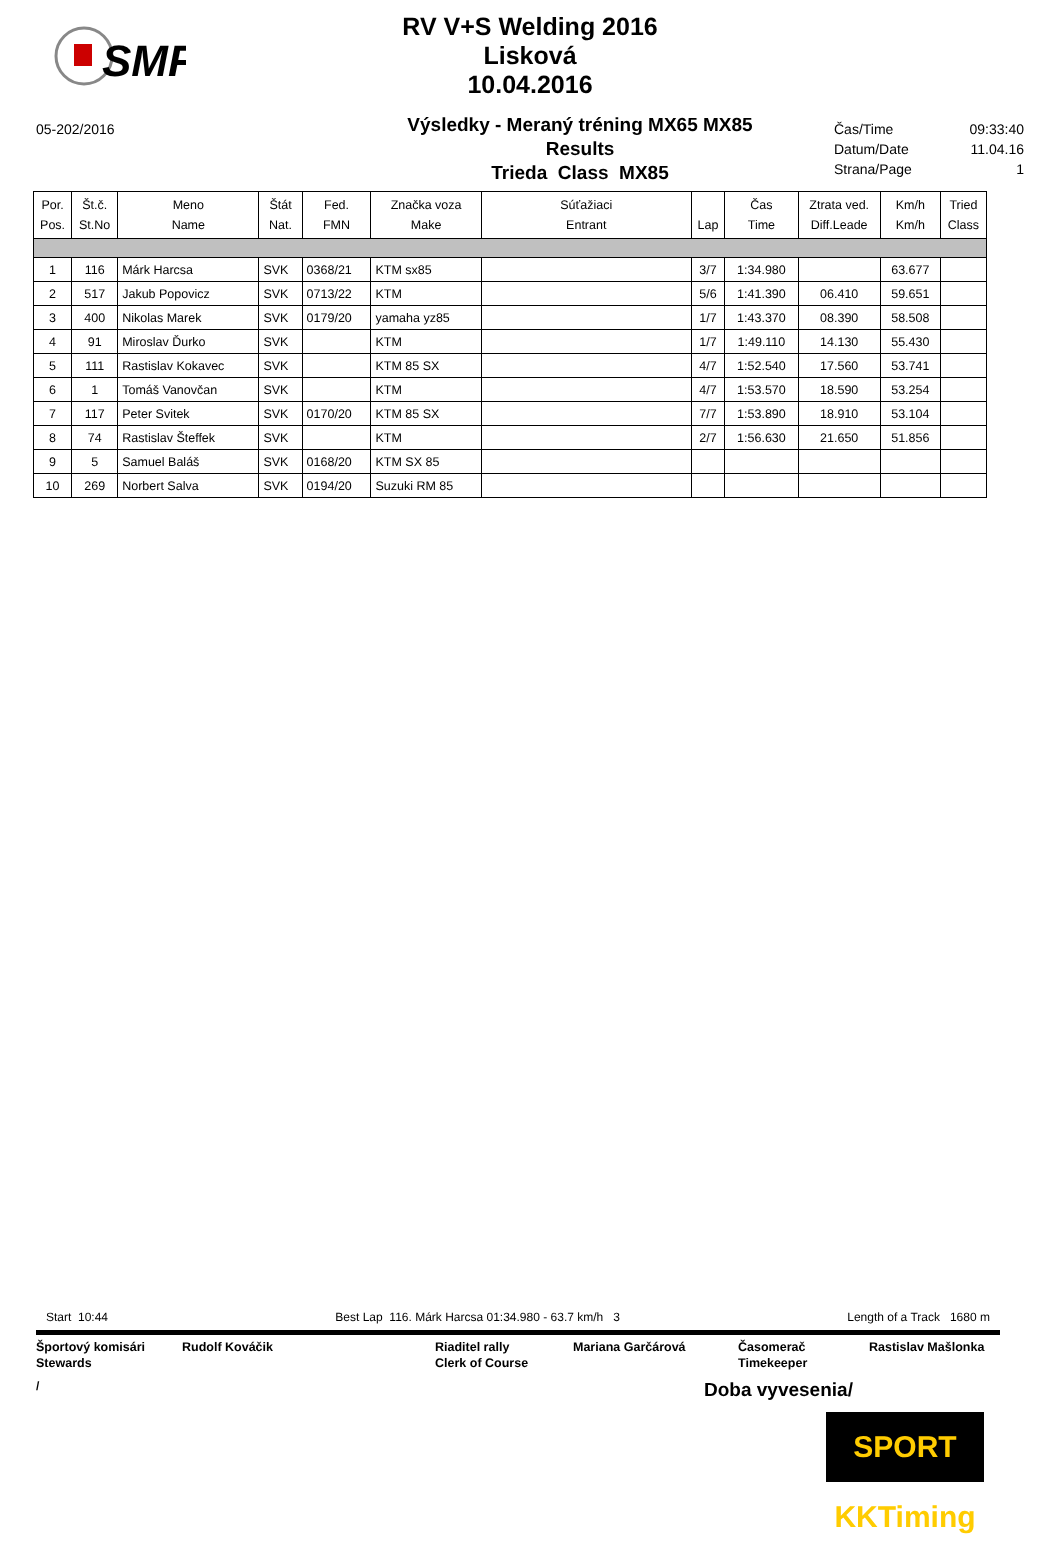SMF
RV V+S Welding 2016
Lisková
10.04.2016
05-202/2016
Výsledky - Meraný tréning MX65 MX85
Results
Trieda Class MX85
Čas/Time 09:33:40
Datum/Date 11.04.16
Strana/Page 1
| Por. Pos. | Št.č. St.No | Meno Name | Štát Nat. | Fed. FMN | Značka voza Make | Súťažiaci Entrant | Lap | Čas Time | Ztrata ved. Diff.Leade | Km/h Km/h | Tried Class |
| --- | --- | --- | --- | --- | --- | --- | --- | --- | --- | --- | --- |
| 1 | 116 | Márk Harcsa | SVK | 0368/21 | KTM sx85 | | 3/7 | 1:34.980 | | 63.677 | |
| 2 | 517 | Jakub Popovicz | SVK | 0713/22 | KTM | | 5/6 | 1:41.390 | 06.410 | 59.651 | |
| 3 | 400 | Nikolas Marek | SVK | 0179/20 | yamaha yz85 | | 1/7 | 1:43.370 | 08.390 | 58.508 | |
| 4 | 91 | Miroslav Ďurko | SVK | | KTM | | 1/7 | 1:49.110 | 14.130 | 55.430 | |
| 5 | 111 | Rastislav Kokavec | SVK | | KTM 85 SX | | 4/7 | 1:52.540 | 17.560 | 53.741 | |
| 6 | 1 | Tomáš Vanovčan | SVK | | KTM | | 4/7 | 1:53.570 | 18.590 | 53.254 | |
| 7 | 117 | Peter Svitek | SVK | 0170/20 | KTM 85 SX | | 7/7 | 1:53.890 | 18.910 | 53.104 | |
| 8 | 74 | Rastislav Šteffek | SVK | | KTM | | 2/7 | 1:56.630 | 21.650 | 51.856 | |
| 9 | 5 | Samuel Baláš | SVK | 0168/20 | KTM SX 85 | | | | | | |
| 10 | 269 | Norbert Salva | SVK | 0194/20 | Suzuki RM 85 | | | | | | |
Start 10:44 Best Lap 116. Márk Harcsa 01:34.980 - 63.7 km/h 3 Length of a Track 1680 m
Športový komisári
Stewards
Rudolf Kováčik Riaditel rally
Clerk of Course
Mariana Garčárová Časomerač
Timekeeper
Rastislav Mašlonka
/ Doba vyvesenia/
SPORT KKTiming